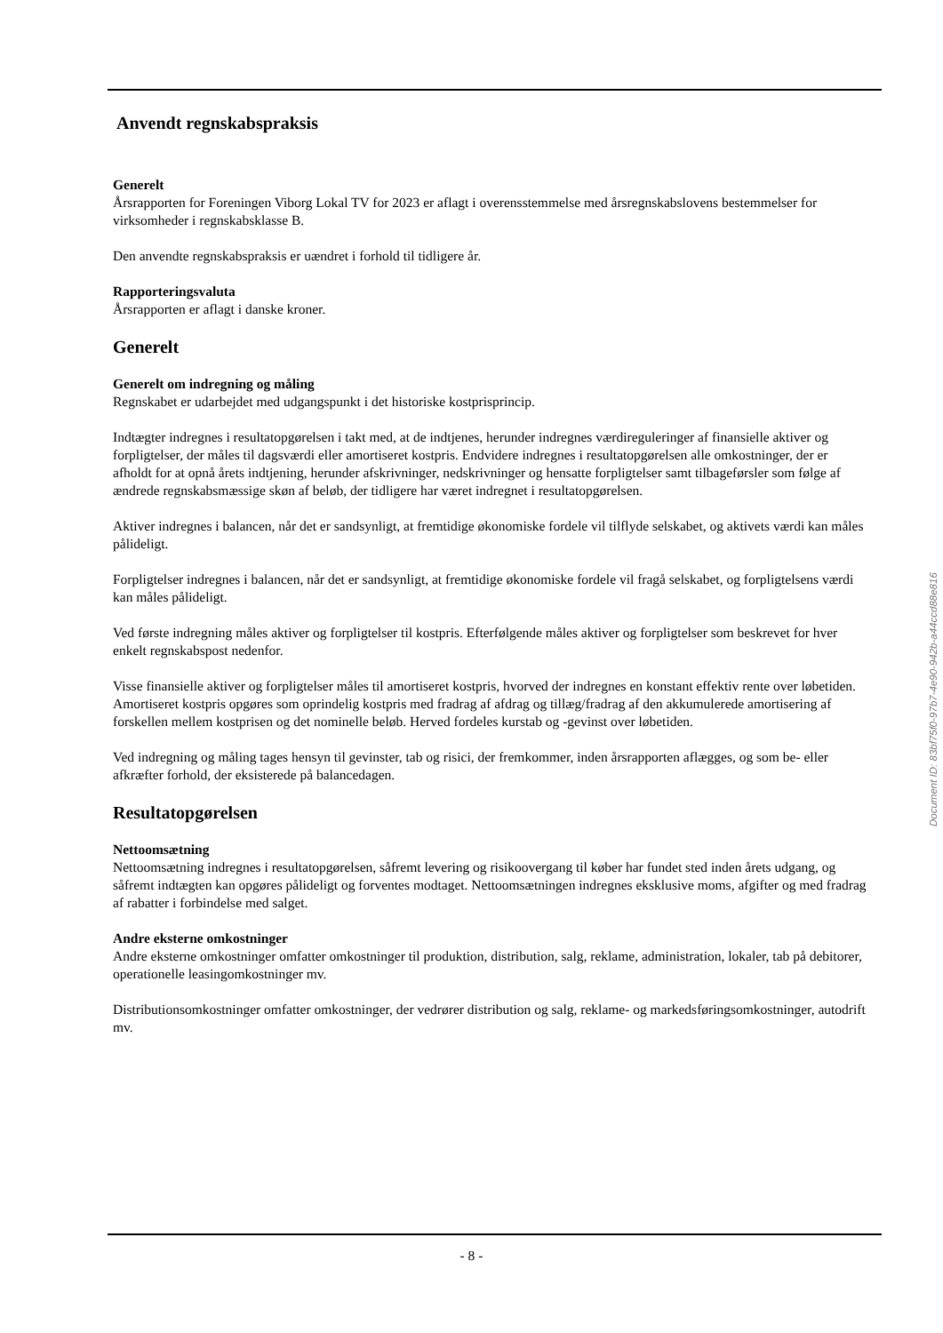Anvendt regnskabspraksis
Generelt
Årsrapporten for Foreningen Viborg Lokal TV for 2023 er aflagt i overensstemmelse med årsregnskabslovens bestemmelser for virksomheder i regnskabsklasse B.
Den anvendte regnskabspraksis er uændret i forhold til tidligere år.
Rapporteringsvaluta
Årsrapporten er aflagt i danske kroner.
Generelt
Generelt om indregning og måling
Regnskabet er udarbejdet med udgangspunkt i det historiske kostprisprincip.
Indtægter indregnes i resultatopgørelsen i takt med, at de indtjenes, herunder indregnes værdireguleringer af finansielle aktiver og forpligtelser, der måles til dagsværdi eller amortiseret kostpris. Endvidere indregnes i resultatopgørelsen alle omkostninger, der er afholdt for at opnå årets indtjening, herunder afskrivninger, nedskrivninger og hensatte forpligtelser samt tilbageførsler som følge af ændrede regnskabsmæssige skøn af beløb, der tidligere har været indregnet i resultatopgørelsen.
Aktiver indregnes i balancen, når det er sandsynligt, at fremtidige økonomiske fordele vil tilflyde selskabet, og aktivets værdi kan måles pålideligt.
Forpligtelser indregnes i balancen, når det er sandsynligt, at fremtidige økonomiske fordele vil fragå selskabet, og forpligtelsens værdi kan måles pålideligt.
Ved første indregning måles aktiver og forpligtelser til kostpris. Efterfølgende måles aktiver og forpligtelser som beskrevet for hver enkelt regnskabspost nedenfor.
Visse finansielle aktiver og forpligtelser måles til amortiseret kostpris, hvorved der indregnes en konstant effektiv rente over løbetiden. Amortiseret kostpris opgøres som oprindelig kostpris med fradrag af afdrag og tillæg/fradrag af den akkumulerede amortisering af forskellen mellem kostprisen og det nominelle beløb. Herved fordeles kurstab og -gevinst over løbetiden.
Ved indregning og måling tages hensyn til gevinster, tab og risici, der fremkommer, inden årsrapporten aflægges, og som be- eller afkræfter forhold, der eksisterede på balancedagen.
Resultatopgørelsen
Nettoomsætning
Nettoomsætning indregnes i resultatopgørelsen, såfremt levering og risikoovergang til køber har fundet sted inden årets udgang, og såfremt indtægten kan opgøres pålideligt og forventes modtaget. Nettoomsætningen indregnes eksklusive moms, afgifter og med fradrag af rabatter i forbindelse med salget.
Andre eksterne omkostninger
Andre eksterne omkostninger omfatter omkostninger til produktion, distribution, salg, reklame, administration, lokaler, tab på debitorer, operationelle leasingomkostninger mv.
Distributionsomkostninger omfatter omkostninger, der vedrører distribution og salg, reklame- og markedsføringsomkostninger, autodrift mv.
Document ID: 83bf75f0-97b7-4e90-942b-a44ccd88e816
- 8 -